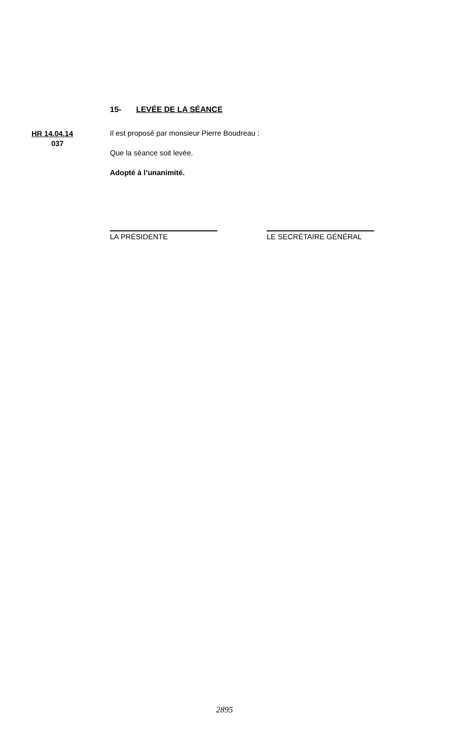15- LEVÉE DE LA SÉANCE
HR 14.04.14
037
Il est proposé par monsieur Pierre Boudreau :
Que la séance soit levée.
Adopté à l’unanimité.
LA PRÉSIDENTE LE SECRÉTAIRE GÉNÉRAL
2895